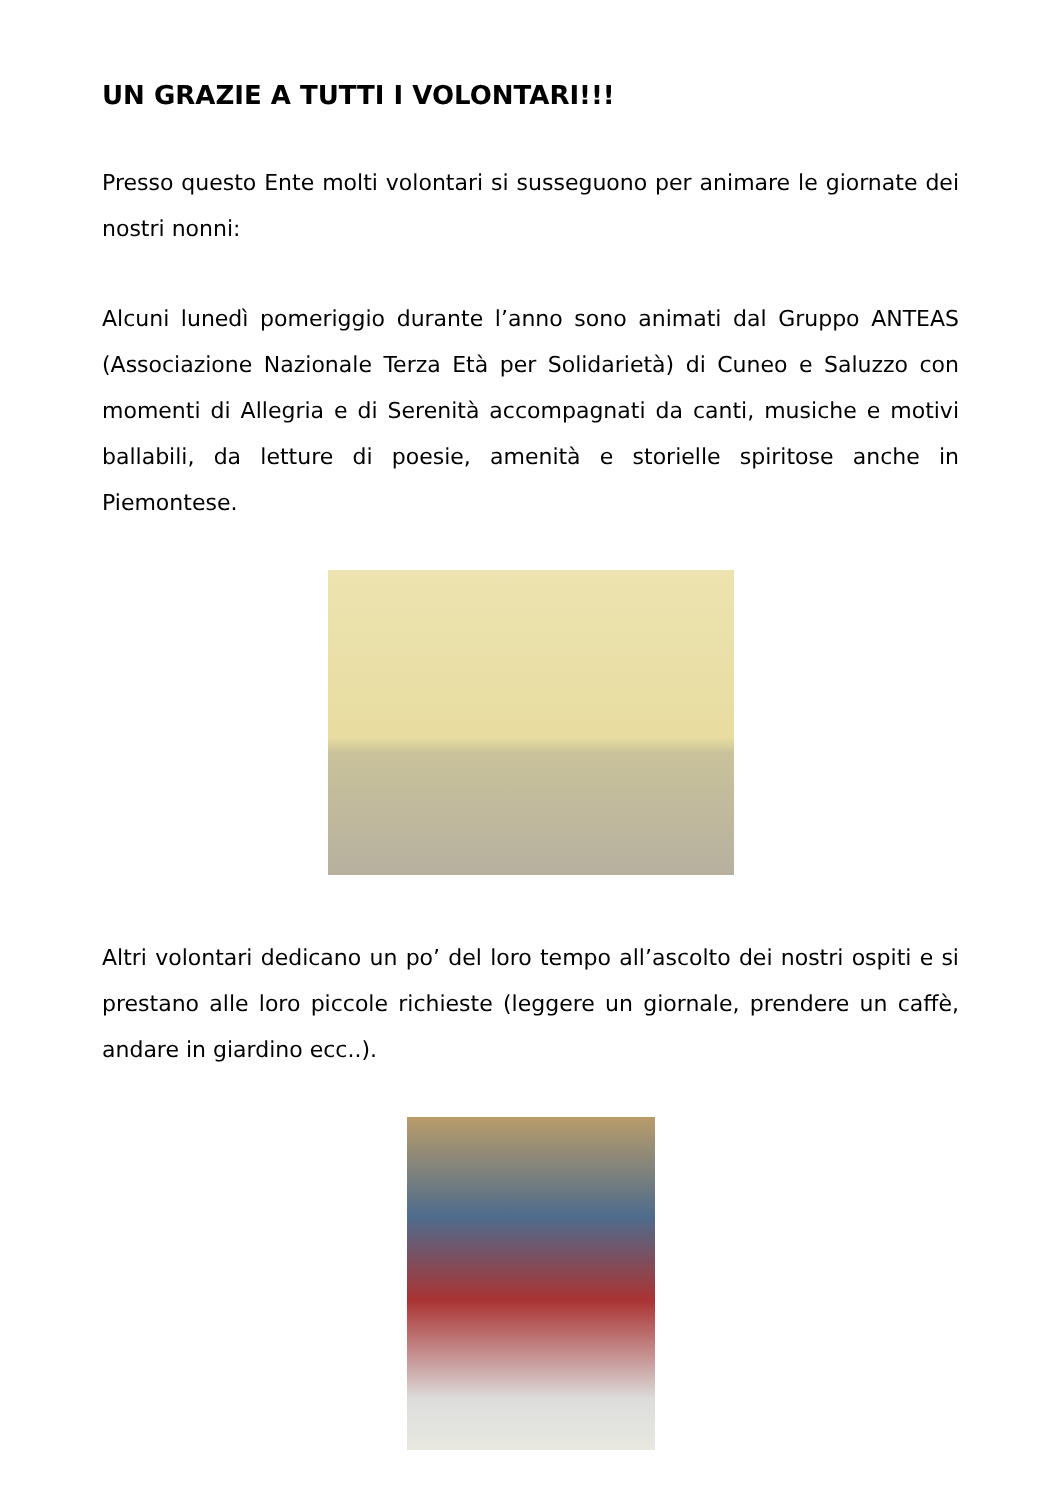UN GRAZIE A TUTTI I VOLONTARI!!!
Presso questo Ente molti volontari si susseguono per animare le giornate dei nostri nonni:
Alcuni lunedì pomeriggio durante l’anno sono animati dal Gruppo ANTEAS (Associazione Nazionale Terza Età per Solidarietà) di Cuneo e Saluzzo con momenti di Allegria e di Serenità accompagnati da canti, musiche e motivi ballabili, da letture di poesie, amenità e storielle spiritose anche in Piemontese.
Altri volontari dedicano un po’ del loro tempo all’ascolto dei nostri ospiti e si prestano alle loro piccole richieste (leggere un giornale, prendere un caffè, andare in giardino ecc..).